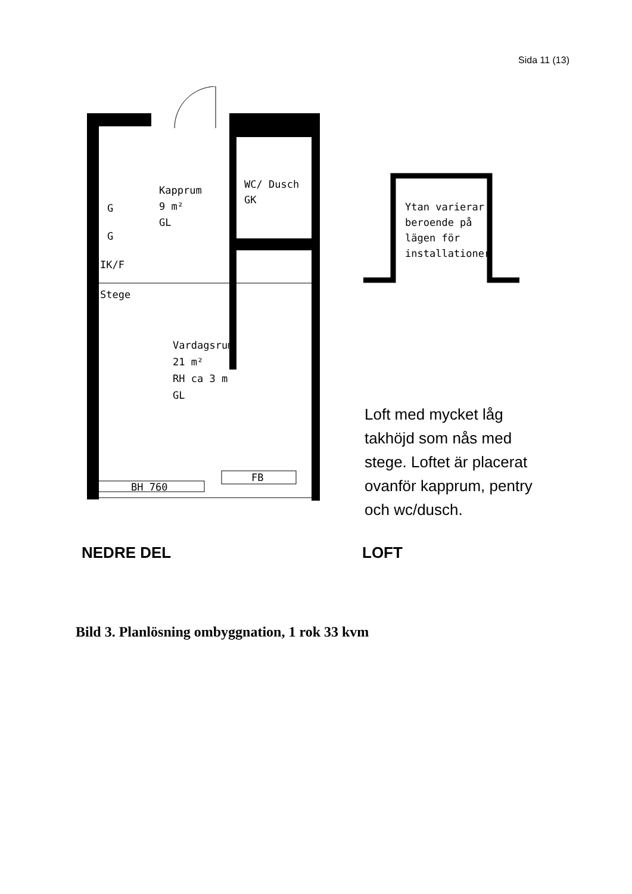Sida 11 (13)
Kapprum
9 m²
GL
WC/ Dusch
GK
Stege
Vardagsrum
21 m²
RH ca 3 m
GL
G
G
IK/F
FB
BH 760
Ytan varierar
beroende på
lägen för
installationer
Loft med mycket låg takhöjd som nås med stege. Loftet är placerat ovanför kapprum, pentry och wc/dusch.
NEDRE DEL LOFT
Bild 3. Planlösning ombyggnation, 1 rok 33 kvm